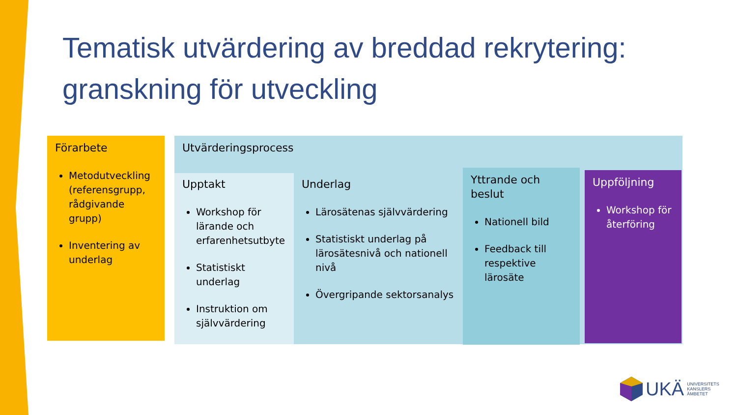Tematisk utvärdering av breddad rekrytering:
granskning för utveckling
Förarbete
Metodutveckling (referensgrupp, rådgivande grupp)
Inventering av underlag
Utvärderingsprocess
Upptakt
Workshop för lärande och erfarenhetsutbyte
Statistiskt underlag
Instruktion om självvärdering
Underlag
Lärosätenas självvärdering
Statistiskt underlag på lärosätesnivå och nationell nivå
Övergripande sektorsanalys
Yttrande och beslut
Nationell bild
Feedback till respektive lärosäte
Uppföljning
Workshop för återföring
UKÄ UNIVERSITETS
KANSLERS
ÄMBETET